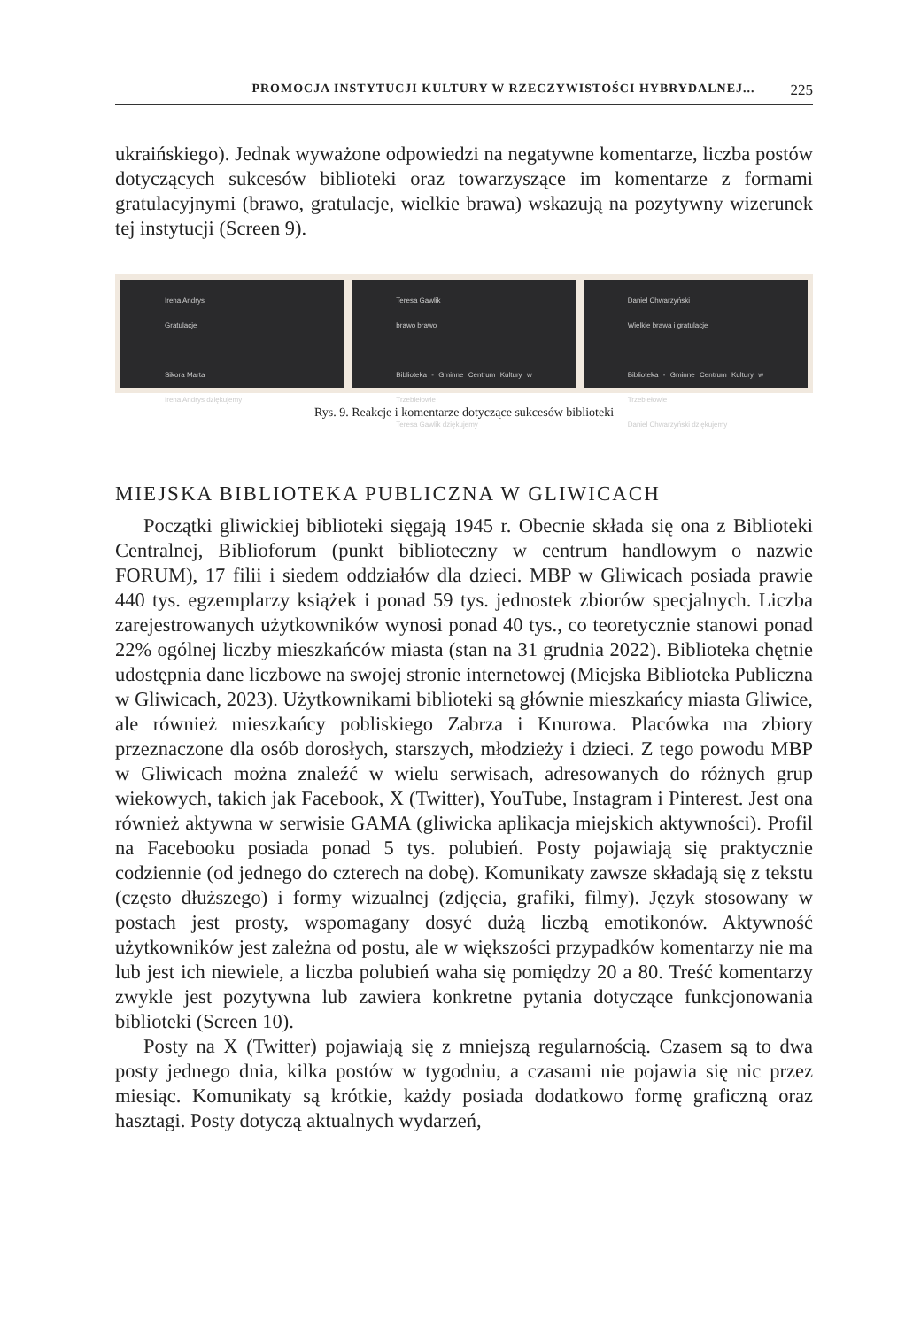PROMOCJA INSTYTUCJI KULTURY W RZECZYWISTOŚCI HYBRYDALNEJ... 225
ukraińskiego). Jednak wyważone odpowiedzi na negatywne komentarze, liczba postów dotyczących sukcesów biblioteki oraz towarzyszące im komentarze z formami gratulacyjnymi (brawo, gratulacje, wielkie brawa) wskazują na pozytywny wizerunek tej instytucji (Screen 9).
Irena Andrys
Gratulacje
Sikora Marta
Irena Andrys dziękujemy
Teresa Gawlik
brawo brawo
Biblioteka - Gminne Centrum Kultury w Trzebiełowie
Teresa Gawlik dziękujemy
Daniel Chwarzyński
Wielkie brawa i gratulacje
Biblioteka - Gminne Centrum Kultury w Trzebiełowie
Daniel Chwarzyński dziękujemy
Rys. 9. Reakcje i komentarze dotyczące sukcesów biblioteki
MIEJSKA BIBLIOTEKA PUBLICZNA W GLIWICACH
Początki gliwickiej biblioteki sięgają 1945 r. Obecnie składa się ona z Biblioteki Centralnej, Biblioforum (punkt biblioteczny w centrum handlowym o nazwie FORUM), 17 filii i siedem oddziałów dla dzieci. MBP w Gliwicach posiada prawie 440 tys. egzemplarzy książek i ponad 59 tys. jednostek zbiorów specjalnych. Liczba zarejestrowanych użytkowników wynosi ponad 40 tys., co teoretycznie stanowi ponad 22% ogólnej liczby mieszkańców miasta (stan na 31 grudnia 2022). Biblioteka chętnie udostępnia dane liczbowe na swojej stronie internetowej (Miejska Biblioteka Publiczna w Gliwicach, 2023). Użytkownikami biblioteki są głównie mieszkańcy miasta Gliwice, ale również mieszkańcy pobliskiego Zabrza i Knurowa. Placówka ma zbiory przeznaczone dla osób dorosłych, starszych, młodzieży i dzieci. Z tego powodu MBP w Gliwicach można znaleźć w wielu serwisach, adresowanych do różnych grup wiekowych, takich jak Facebook, X (Twitter), YouTube, Instagram i Pinterest. Jest ona również aktywna w serwisie GAMA (gliwicka aplikacja miejskich aktywności). Profil na Facebooku posiada ponad 5 tys. polubień. Posty pojawiają się praktycznie codziennie (od jednego do czterech na dobę). Komunikaty zawsze składają się z tekstu (często dłuższego) i formy wizualnej (zdjęcia, grafiki, filmy). Język stosowany w postach jest prosty, wspomagany dosyć dużą liczbą emotikonów. Aktywność użytkowników jest zależna od postu, ale w większości przypadków komentarzy nie ma lub jest ich niewiele, a liczba polubień waha się pomiędzy 20 a 80. Treść komentarzy zwykle jest pozytywna lub zawiera konkretne pytania dotyczące funkcjonowania biblioteki (Screen 10).
Posty na X (Twitter) pojawiają się z mniejszą regularnością. Czasem są to dwa posty jednego dnia, kilka postów w tygodniu, a czasami nie pojawia się nic przez miesiąc. Komunikaty są krótkie, każdy posiada dodatkowo formę graficzną oraz hasztagi. Posty dotyczą aktualnych wydarzeń,